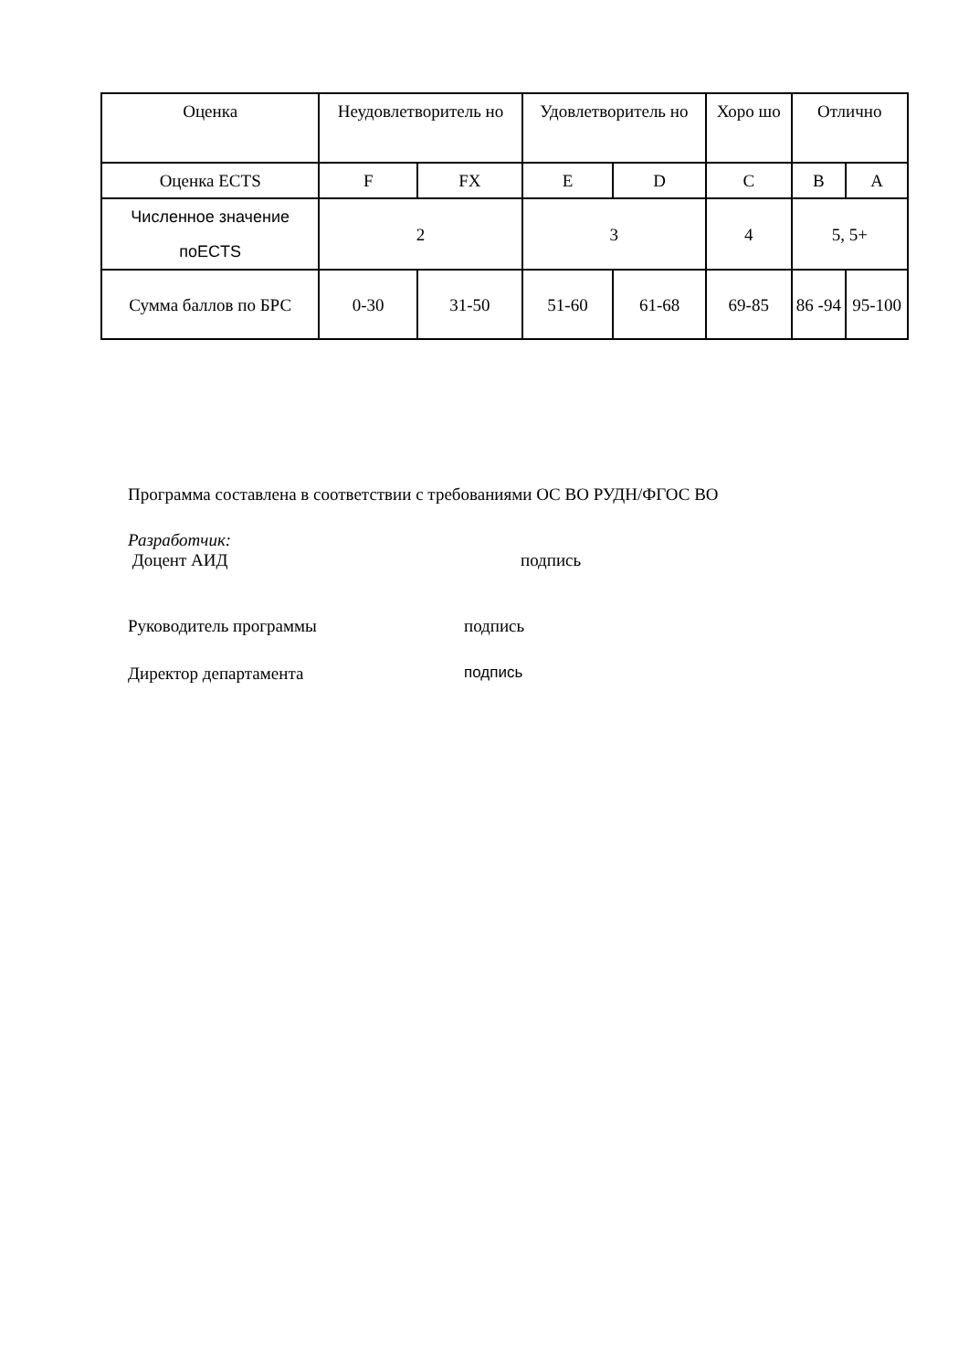| Оценка | Неудовлетворитель но | | Удовлетворитель но | | Хоро шо | Отлично | |
| Оценка ECTS | F | FX | E | D | C | B | A |
| Численное значение поECTS | 2 | | 3 | | 4 | 5, 5+ | |
| Сумма баллов по БРС | 0-30 | 31-50 | 51-60 | 61-68 | 69-85 | 86 -94 | 95-100 |
Программа составлена в соответствии с требованиями ОС ВО РУДН/ФГОС ВО
Разработчик:
Доцент АИД подпись
Руководитель программы подпись
Директор департамента подпись